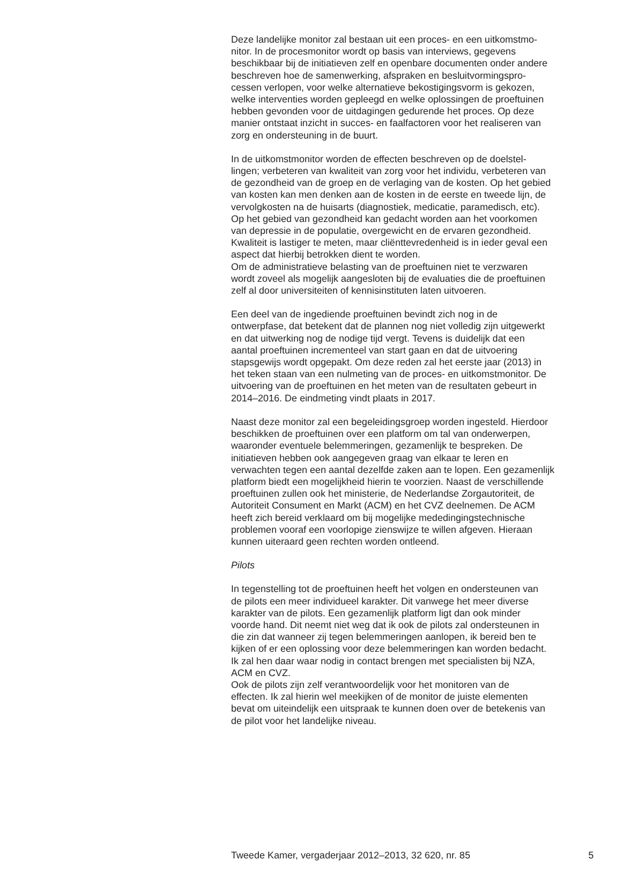Deze landelijke monitor zal bestaan uit een proces- en een uitkomstmo-
nitor. In de procesmonitor wordt op basis van interviews, gegevens
beschikbaar bij de initiatieven zelf en openbare documenten onder andere
beschreven hoe de samenwerking, afspraken en besluitvormingspro-
cessen verlopen, voor welke alternatieve bekostigingsvorm is gekozen,
welke interventies worden gepleegd en welke oplossingen de proeftuinen
hebben gevonden voor de uitdagingen gedurende het proces. Op deze
manier ontstaat inzicht in succes- en faalfactoren voor het realiseren van
zorg en ondersteuning in de buurt.
In de uitkomstmonitor worden de effecten beschreven op de doelstel-
lingen; verbeteren van kwaliteit van zorg voor het individu, verbeteren van
de gezondheid van de groep en de verlaging van de kosten. Op het gebied
van kosten kan men denken aan de kosten in de eerste en tweede lijn, de
vervolgkosten na de huisarts (diagnostiek, medicatie, paramedisch, etc).
Op het gebied van gezondheid kan gedacht worden aan het voorkomen
van depressie in de populatie, overgewicht en de ervaren gezondheid.
Kwaliteit is lastiger te meten, maar cliënttevredenheid is in ieder geval een
aspect dat hierbij betrokken dient te worden.
Om de administratieve belasting van de proeftuinen niet te verzwaren
wordt zoveel als mogelijk aangesloten bij de evaluaties die de proeftuinen
zelf al door universiteiten of kennisinstituten laten uitvoeren.
Een deel van de ingediende proeftuinen bevindt zich nog in de
ontwerpfase, dat betekent dat de plannen nog niet volledig zijn uitgewerkt
en dat uitwerking nog de nodige tijd vergt. Tevens is duidelijk dat een
aantal proeftuinen incrementeel van start gaan en dat de uitvoering
stapsgewijs wordt opgepakt. Om deze reden zal het eerste jaar (2013) in
het teken staan van een nulmeting van de proces- en uitkomstmonitor. De
uitvoering van de proeftuinen en het meten van de resultaten gebeurt in
2014–2016. De eindmeting vindt plaats in 2017.
Naast deze monitor zal een begeleidingsgroep worden ingesteld. Hierdoor
beschikken de proeftuinen over een platform om tal van onderwerpen,
waaronder eventuele belemmeringen, gezamenlijk te bespreken. De
initiatieven hebben ook aangegeven graag van elkaar te leren en
verwachten tegen een aantal dezelfde zaken aan te lopen. Een gezamenlijk
platform biedt een mogelijkheid hierin te voorzien. Naast de verschillende
proeftuinen zullen ook het ministerie, de Nederlandse Zorgautoriteit, de
Autoriteit Consument en Markt (ACM) en het CVZ deelnemen. De ACM
heeft zich bereid verklaard om bij mogelijke mededingingstechnische
problemen vooraf een voorlopige zienswijze te willen afgeven. Hieraan
kunnen uiteraard geen rechten worden ontleend.
Pilots
In tegenstelling tot de proeftuinen heeft het volgen en ondersteunen van
de pilots een meer individueel karakter. Dit vanwege het meer diverse
karakter van de pilots. Een gezamenlijk platform ligt dan ook minder
voorde hand. Dit neemt niet weg dat ik ook de pilots zal ondersteunen in
die zin dat wanneer zij tegen belemmeringen aanlopen, ik bereid ben te
kijken of er een oplossing voor deze belemmeringen kan worden bedacht.
Ik zal hen daar waar nodig in contact brengen met specialisten bij NZA,
ACM en CVZ.
Ook de pilots zijn zelf verantwoordelijk voor het monitoren van de
effecten. Ik zal hierin wel meekijken of de monitor de juiste elementen
bevat om uiteindelijk een uitspraak te kunnen doen over de betekenis van
de pilot voor het landelijke niveau.
Tweede Kamer, vergaderjaar 2012–2013, 32 620, nr. 85 5